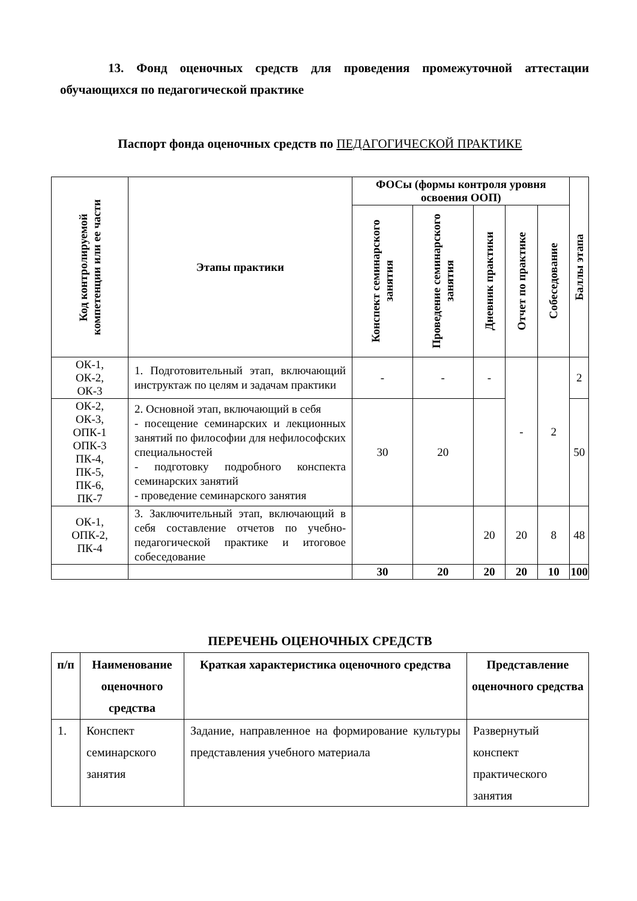13. Фонд оценочных средств для проведения промежуточной аттестации обучающихся по педагогической практике
Паспорт фонда оценочных средств по ПЕДАГОГИЧЕСКОЙ ПРАКТИКЕ
| Код контролируемой компетенции или ее части | Этапы практики | ФОСы (формы контроля уровня освоения ООП) | | | | | Баллы этапа |
| --- | --- | --- | --- | --- | --- | --- | --- |
| | | Конспект семинарского занятия | Проведение семинарского занятия | Дневник практики | Отчет по практике | Собеседование | |
| ОК-1, ОК-2, ОК-3 | 1. Подготовительный этап, включающий инструктаж по целям и задачам практики | - | - | - | - | 2 | 2 |
| ОК-2, ОК-3, ОПК-1 ОПК-3 ПК-4, ПК-5, ПК-6, ПК-7 | 2. Основной этап, включающий в себя - посещение семинарских и лекционных занятий по философии для нефилософских специальностей - подготовку подробного конспекта семинарских занятий - проведение семинарского занятия | 30 | 20 | | | | 50 |
| ОК-1, ОПК-2, ПК-4 | 3. Заключительный этап, включающий в себя составление отчетов по учебно-педагогической практике и итоговое собеседование | | | 20 | 20 | 8 | 48 |
| | | 30 | 20 | 20 | 20 | 10 | 100 |
ПЕРЕЧЕНЬ ОЦЕНОЧНЫХ СРЕДСТВ
| п/п | Наименование оценочного средства | Краткая характеристика оценочного средства | Представление оценочного средства |
| --- | --- | --- | --- |
| 1. | Конспект семинарского занятия | Задание, направленное на формирование культуры представления учебного материала | Развернутый конспект практического занятия |